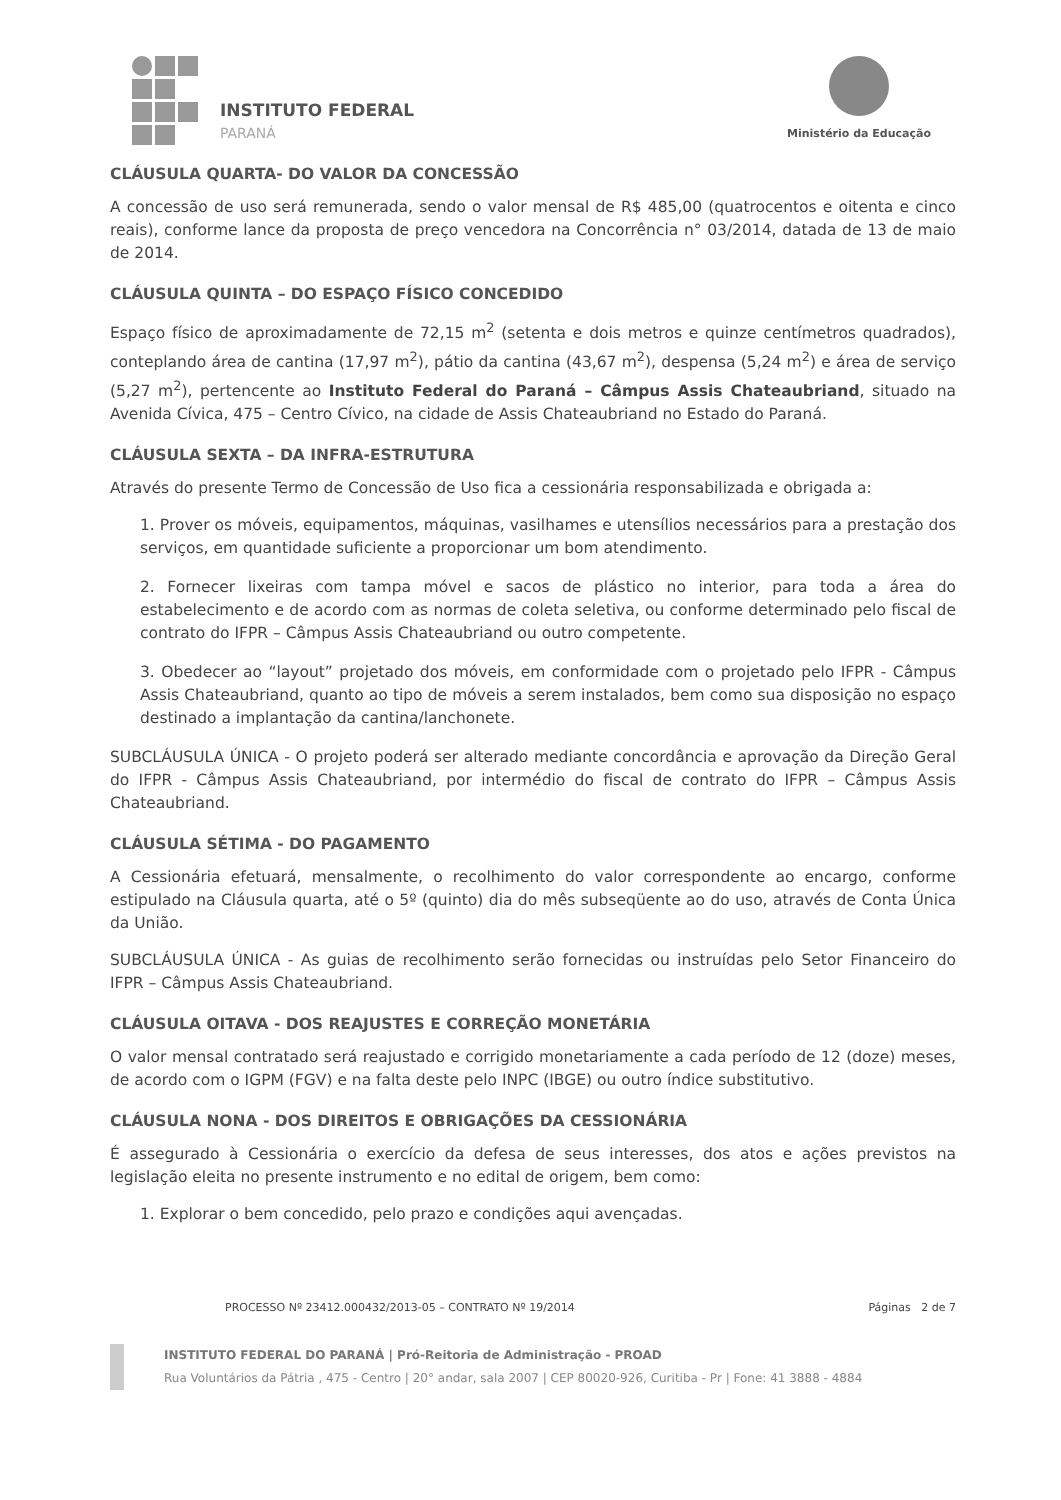INSTITUTO FEDERAL
PARANÁ
Ministério da Educação
CLÁUSULA QUARTA- DO VALOR DA CONCESSÃO
A concessão de uso será remunerada, sendo o valor mensal de R$ 485,00 (quatrocentos e oitenta e cinco reais), conforme lance da proposta de preço vencedora na Concorrência n° 03/2014, datada de 13 de maio de 2014.
CLÁUSULA QUINTA – DO ESPAÇO FÍSICO CONCEDIDO
Espaço físico de aproximadamente de 72,15 m<sup>2</sup> (setenta e dois metros e quinze centímetros quadrados), conteplando área de cantina (17,97 m<sup>2</sup>), pátio da cantina (43,67 m<sup>2</sup>), despensa (5,24 m<sup>2</sup>) e área de serviço (5,27 m<sup>2</sup>), pertencente ao Instituto Federal do Paraná – Câmpus Assis Chateaubriand, situado na Avenida Cívica, 475 – Centro Cívico, na cidade de Assis Chateaubriand no Estado do Paraná.
CLÁUSULA SEXTA – DA INFRA-ESTRUTURA
Através do presente Termo de Concessão de Uso fica a cessionária responsabilizada e obrigada a:
1. Prover os móveis, equipamentos, máquinas, vasilhames e utensílios necessários para a prestação dos serviços, em quantidade suficiente a proporcionar um bom atendimento.
2. Fornecer lixeiras com tampa móvel e sacos de plástico no interior, para toda a área do estabelecimento e de acordo com as normas de coleta seletiva, ou conforme determinado pelo fiscal de contrato do IFPR – Câmpus Assis Chateaubriand ou outro competente.
3. Obedecer ao “layout” projetado dos móveis, em conformidade com o projetado pelo IFPR - Câmpus Assis Chateaubriand, quanto ao tipo de móveis a serem instalados, bem como sua disposição no espaço destinado a implantação da cantina/lanchonete.
SUBCLÁUSULA ÚNICA - O projeto poderá ser alterado mediante concordância e aprovação da Direção Geral do IFPR - Câmpus Assis Chateaubriand, por intermédio do fiscal de contrato do IFPR – Câmpus Assis Chateaubriand.
CLÁUSULA SÉTIMA - DO PAGAMENTO
A Cessionária efetuará, mensalmente, o recolhimento do valor correspondente ao encargo, conforme estipulado na Cláusula quarta, até o 5º (quinto) dia do mês subseqüente ao do uso, através de Conta Única da União.
SUBCLÁUSULA ÚNICA - As guias de recolhimento serão fornecidas ou instruídas pelo Setor Financeiro do IFPR – Câmpus Assis Chateaubriand.
CLÁUSULA OITAVA - DOS REAJUSTES E CORREÇÃO MONETÁRIA
O valor mensal contratado será reajustado e corrigido monetariamente a cada período de 12 (doze) meses, de acordo com o IGPM (FGV) e na falta deste pelo INPC (IBGE) ou outro índice substitutivo.
CLÁUSULA NONA - DOS DIREITOS E OBRIGAÇÕES DA CESSIONÁRIA
É assegurado à Cessionária o exercício da defesa de seus interesses, dos atos e ações previstos na legislação eleita no presente instrumento e no edital de origem, bem como:
1. Explorar o bem concedido, pelo prazo e condições aqui avençadas.
PROCESSO Nº 23412.000432/2013-05 – CONTRATO Nº 19/2014 Páginas 2 de 7
INSTITUTO FEDERAL DO PARANÁ | Pró-Reitoria de Administração - PROAD
Rua Voluntários da Pátria , 475 - Centro | 20° andar, sala 2007 | CEP 80020-926, Curitiba - Pr | Fone: 41 3888 - 4884